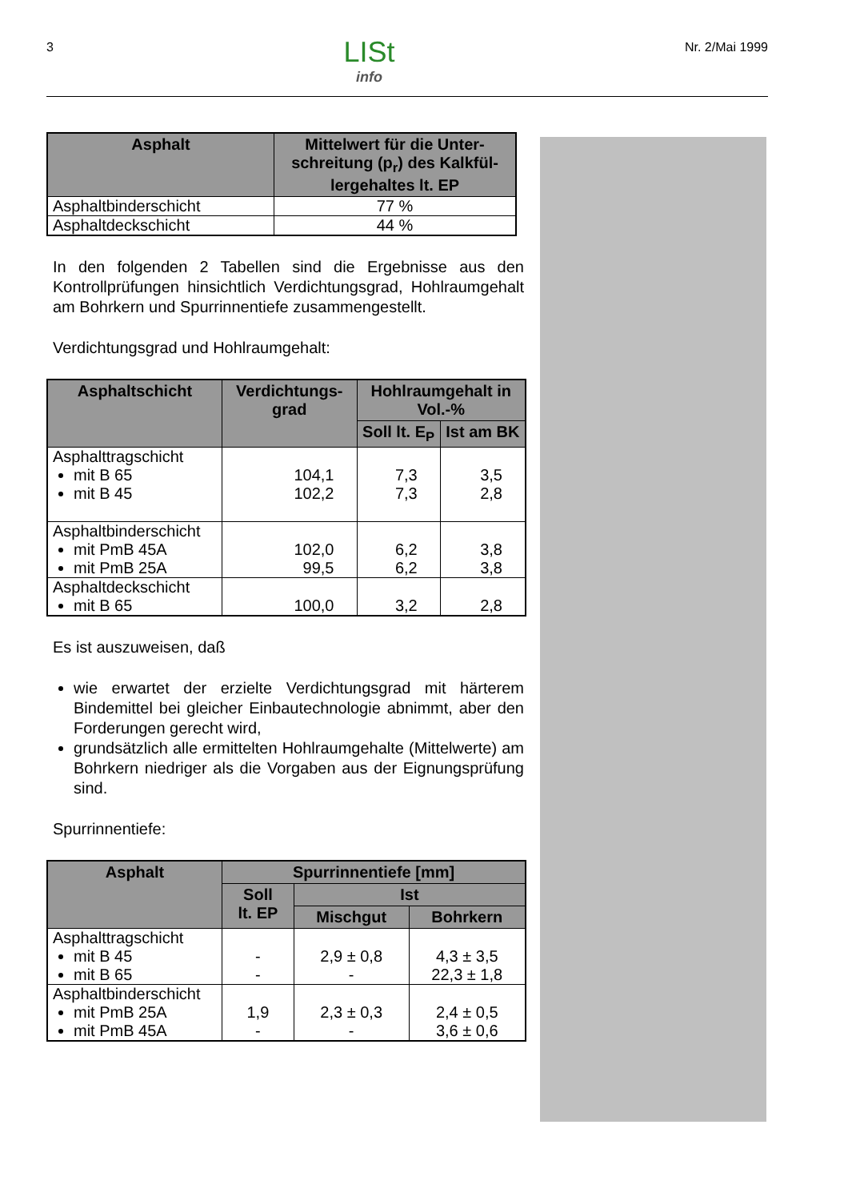3
LISt
info
Nr. 2/Mai 1999
| Asphalt | Mittelwert für die Unter-schreitung (p<sub>r</sub>) des Kalkfül-lergehaltes lt. EP |
| --- | --- |
| Asphaltbinderschicht | 77 % |
| Asphaltdeckschicht | 44 % |
In den folgenden 2 Tabellen sind die Ergebnisse aus den Kontrollprüfungen hinsichtlich Verdichtungsgrad, Hohlraumgehalt am Bohrkern und Spurrinnentiefe zusammengestellt.
Verdichtungsgrad und Hohlraumgehalt:
| Asphaltschicht | Verdichtungs-grad | Hohlraumgehalt in Vol.-% | |
| --- | --- | --- | --- |
| | | Soll lt. E<sub>P</sub> | Ist am BK |
| Asphalttragschicht mit B 65 mit B 45 | 104,1 102,2 | 7,3 7,3 | 3,5 2,8 |
| Asphaltbinderschicht mit PmB 45A mit PmB 25A | 102,0 99,5 | 6,2 6,2 | 3,8 3,8 |
| Asphaltdeckschicht mit B 65 | 100,0 | 3,2 | 2,8 |
Es ist auszuweisen, daß
wie erwartet der erzielte Verdichtungsgrad mit härterem Bindemittel bei gleicher Einbautechnologie abnimmt, aber den Forderungen gerecht wird,
grundsätzlich alle ermittelten Hohlraumgehalte (Mittelwerte) am Bohrkern niedriger als die Vorgaben aus der Eignungsprüfung sind.
Spurrinnentiefe:
| Asphalt | Spurrinnentiefe [mm] | | |
| --- | --- | --- | --- |
| | Soll lt. EP | Ist | |
| | | Mischgut | Bohrkern |
| Asphalttragschicht mit B 45 mit B 65 | - - | 2,9 ± 0,8 - | 4,3 ± 3,5 22,3 ± 1,8 |
| Asphaltbinderschicht mit PmB 25A mit PmB 45A | 1,9 - | 2,3 ± 0,3 - | 2,4 ± 0,5 3,6 ± 0,6 |